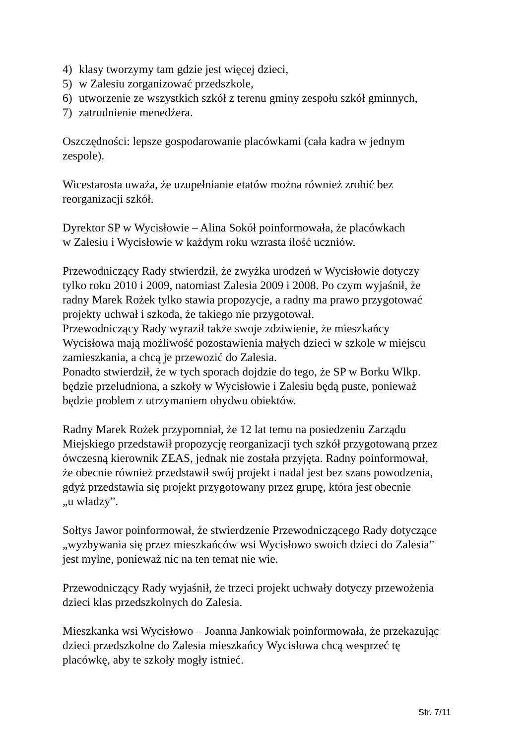4) klasy tworzymy tam gdzie jest więcej dzieci,
5) w Zalesiu zorganizować przedszkole,
6) utworzenie ze wszystkich szkół z terenu gminy zespołu szkół gminnych,
7) zatrudnienie menedżera.
Oszczędności: lepsze gospodarowanie placówkami (cała kadra w jednym
zespole).
Wicestarosta uważa, że uzupełnianie etatów można również zrobić bez
reorganizacji szkół.
Dyrektor SP w Wycisłowie – Alina Sokół poinformowała, że placówkach
w Zalesiu i Wycisłowie w każdym roku wzrasta ilość uczniów.
Przewodniczący Rady stwierdził, że zwyżka urodzeń w Wycisłowie dotyczy
tylko roku 2010 i 2009, natomiast Zalesia 2009 i 2008. Po czym wyjaśnił, że
radny Marek Rożek tylko stawia propozycje, a radny ma prawo przygotować
projekty uchwał i szkoda, że takiego nie przygotował.
Przewodniczący Rady wyraził także swoje zdziwienie, że mieszkańcy
Wycisłowa mają możliwość pozostawienia małych dzieci w szkole w miejscu
zamieszkania, a chcą je przewozić do Zalesia.
Ponadto stwierdził, że w tych sporach dojdzie do tego, że SP w Borku Wlkp.
będzie przeludniona, a szkoły w Wycisłowie i Zalesiu będą puste, ponieważ
będzie problem z utrzymaniem obydwu obiektów.
Radny Marek Rożek przypomniał, że 12 lat temu na posiedzeniu Zarządu
Miejskiego przedstawił propozycję reorganizacji tych szkół przygotowaną przez
ówczesną kierownik ZEAS, jednak nie została przyjęta. Radny poinformował,
że obecnie również przedstawił swój projekt i nadal jest bez szans powodzenia,
gdyż przedstawia się projekt przygotowany przez grupę, która jest obecnie
„u władzy”.
Sołtys Jawor poinformował, że stwierdzenie Przewodniczącego Rady dotyczące
„wyzbywania się przez mieszkańców wsi Wycisłowo swoich dzieci do Zalesia”
jest mylne, ponieważ nic na ten temat nie wie.
Przewodniczący Rady wyjaśnił, że trzeci projekt uchwały dotyczy przewożenia
dzieci klas przedszkolnych do Zalesia.
Mieszkanka wsi Wycisłowo – Joanna Jankowiak poinformowała, że przekazując
dzieci przedszkolne do Zalesia mieszkańcy Wycisłowa chcą wesprzeć tę
placówkę, aby te szkoły mogły istnieć.
Str. 7/11